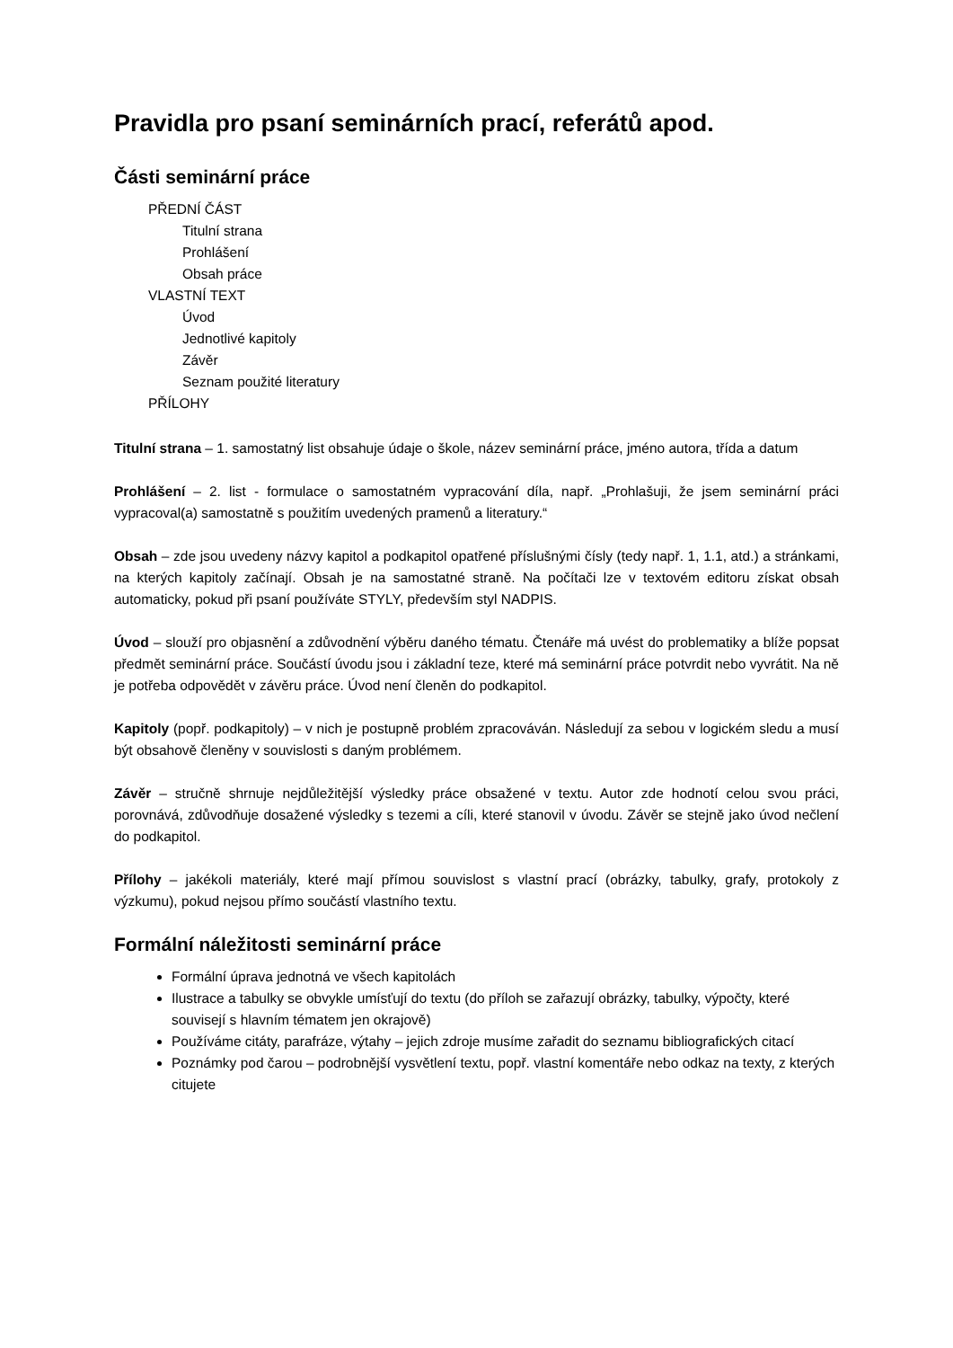Pravidla pro psaní seminárních prací, referátů apod.
Části seminární práce
PŘEDNÍ ČÁST
Titulní strana
Prohlášení
Obsah práce
VLASTNÍ TEXT
Úvod
Jednotlivé kapitoly
Závěr
Seznam použité literatury
PŘÍLOHY
Titulní strana – 1. samostatný list obsahuje údaje o škole, název seminární práce, jméno autora, třída a datum
Prohlášení – 2. list - formulace o samostatném vypracování díla, např. „Prohlašuji, že jsem seminární práci vypracoval(a) samostatně s použitím uvedených pramenů a literatury.“
Obsah – zde jsou uvedeny názvy kapitol a podkapitol opatřené příslušnými čísly (tedy např. 1, 1.1, atd.) a stránkami, na kterých kapitoly začínají. Obsah je na samostatné straně. Na počítači lze v textovém editoru získat obsah automaticky, pokud při psaní používáte STYLY, především styl NADPIS.
Úvod – slouží pro objasnění a zdůvodnění výběru daného tématu. Čtenáře má uvést do problematiky a blíže popsat předmět seminární práce. Součástí úvodu jsou i základní teze, které má seminární práce potvrdit nebo vyvrátit. Na ně je potřeba odpovědět v závěru práce. Úvod není členěn do podkapitol.
Kapitoly (popř. podkapitoly) – v nich je postupně problém zpracováván. Následují za sebou v logickém sledu a musí být obsahově členěny v souvislosti s daným problémem.
Závěr – stručně shrnuje nejdůležitější výsledky práce obsažené v textu. Autor zde hodnotí celou svou práci, porovnává, zdůvodňuje dosažené výsledky s tezemi a cíli, které stanovil v úvodu. Závěr se stejně jako úvod nečlení do podkapitol.
Přílohy – jakékoli materiály, které mají přímou souvislost s vlastní prací (obrázky, tabulky, grafy, protokoly z výzkumu), pokud nejsou přímo součástí vlastního textu.
Formální náležitosti seminární práce
Formální úprava jednotná ve všech kapitolách
Ilustrace a tabulky se obvykle umísťují do textu (do příloh se zařazují obrázky, tabulky, výpočty, které souvisejí s hlavním tématem jen okrajově)
Používáme citáty, parafráze, výtahy – jejich zdroje musíme zařadit do seznamu bibliografických citací
Poznámky pod čarou – podrobnější vysvětlení textu, popř. vlastní komentáře nebo odkaz na texty, z kterých citujete